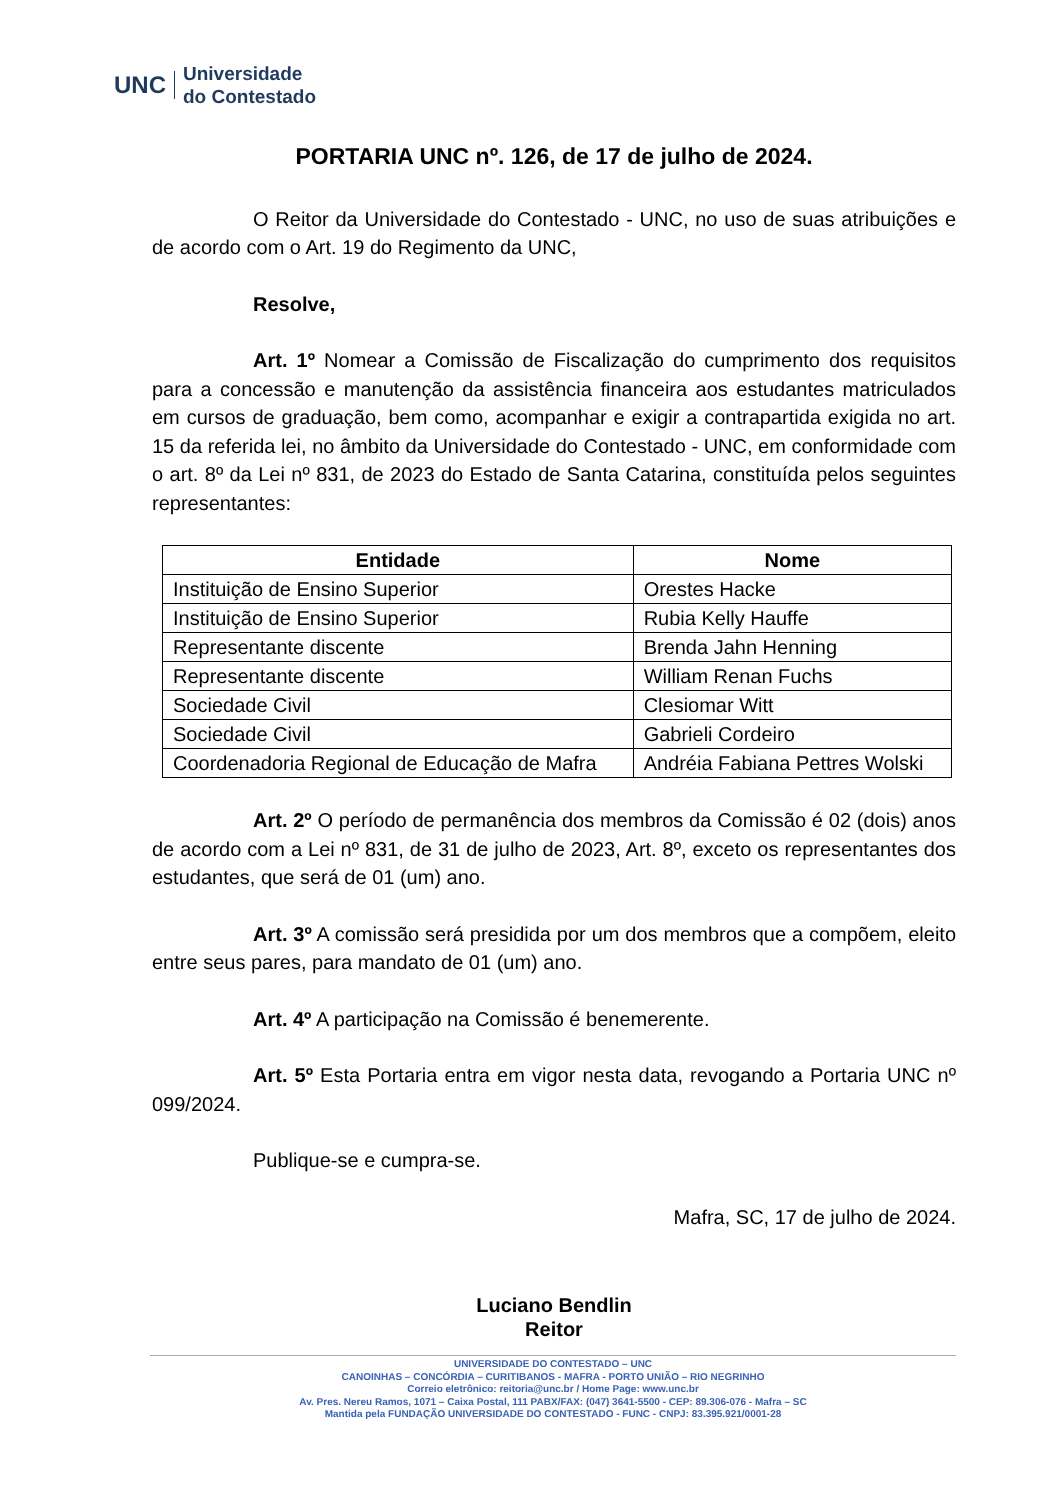UNC
Universidade
do Contestado
PORTARIA UNC nº. 126, de 17 de julho de 2024.
O Reitor da Universidade do Contestado - UNC, no uso de suas atribuições e de acordo com o Art. 19 do Regimento da UNC,
Resolve,
Art. 1º Nomear a Comissão de Fiscalização do cumprimento dos requisitos para a concessão e manutenção da assistência financeira aos estudantes matriculados em cursos de graduação, bem como, acompanhar e exigir a contrapartida exigida no art. 15 da referida lei, no âmbito da Universidade do Contestado - UNC, em conformidade com o art. 8º da Lei nº 831, de 2023 do Estado de Santa Catarina, constituída pelos seguintes representantes:
| Entidade | Nome |
| --- | --- |
| Instituição de Ensino Superior | Orestes Hacke |
| Instituição de Ensino Superior | Rubia Kelly Hauffe |
| Representante discente | Brenda Jahn Henning |
| Representante discente | William Renan Fuchs |
| Sociedade Civil | Clesiomar Witt |
| Sociedade Civil | Gabrieli Cordeiro |
| Coordenadoria Regional de Educação de Mafra | Andréia Fabiana Pettres Wolski |
Art. 2º O período de permanência dos membros da Comissão é 02 (dois) anos de acordo com a Lei nº 831, de 31 de julho de 2023, Art. 8º, exceto os representantes dos estudantes, que será de 01 (um) ano.
Art. 3º A comissão será presidida por um dos membros que a compõem, eleito entre seus pares, para mandato de 01 (um) ano.
Art. 4º A participação na Comissão é benemerente.
Art. 5º Esta Portaria entra em vigor nesta data, revogando a Portaria UNC nº 099/2024.
Publique-se e cumpra-se.
Mafra, SC, 17 de julho de 2024.
Luciano Bendlin
Reitor
UNIVERSIDADE DO CONTESTADO – UNC
CANOINHAS – CONCÓRDIA – CURITIBANOS - MAFRA - PORTO UNIÃO – RIO NEGRINHO
Correio eletrônico: reitoria@unc.br / Home Page: www.unc.br
Av. Pres. Nereu Ramos, 1071 – Caixa Postal, 111 PABX/FAX: (047) 3641-5500 - CEP: 89.306-076 - Mafra – SC
Mantida pela FUNDAÇÃO UNIVERSIDADE DO CONTESTADO - FUNC - CNPJ: 83.395.921/0001-28